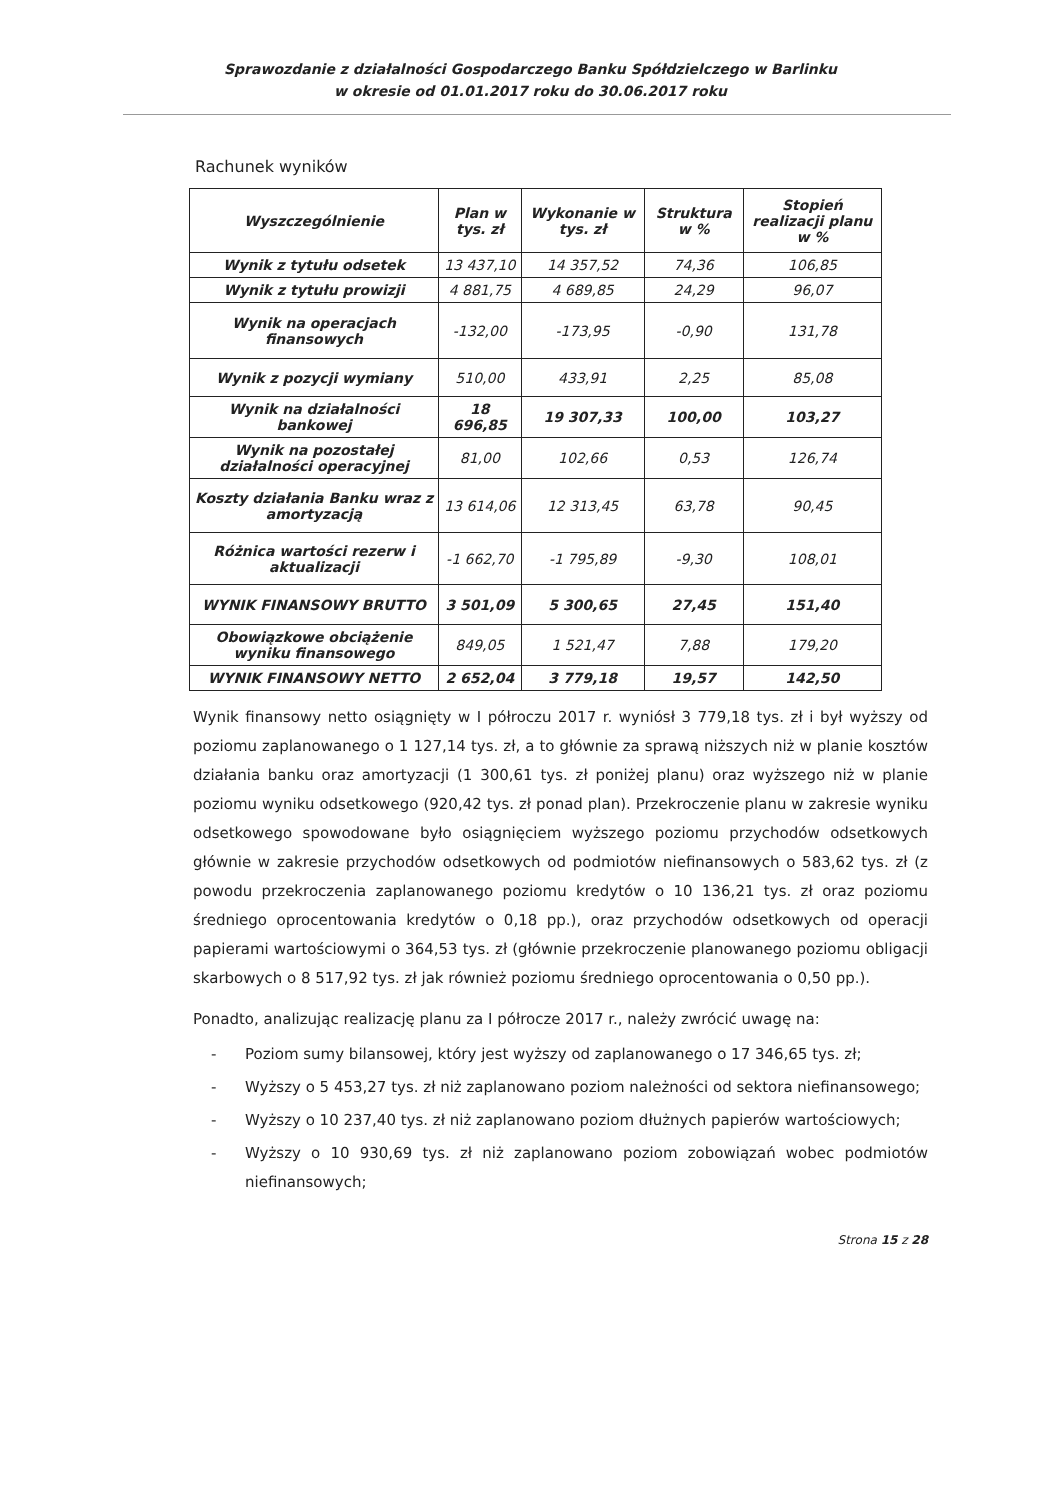Sprawozdanie z działalności Gospodarczego Banku Spółdzielczego w Barlinku
w okresie od 01.01.2017 roku do 30.06.2017 roku
Rachunek wyników
| Wyszczególnienie | Plan w tys. zł | Wykonanie w tys. zł | Struktura w % | Stopień realizacji planu w % |
| --- | --- | --- | --- | --- |
| Wynik z tytułu odsetek | 13 437,10 | 14 357,52 | 74,36 | 106,85 |
| Wynik z tytułu prowizji | 4 881,75 | 4 689,85 | 24,29 | 96,07 |
| Wynik na operacjach finansowych | -132,00 | -173,95 | -0,90 | 131,78 |
| Wynik z pozycji wymiany | 510,00 | 433,91 | 2,25 | 85,08 |
| Wynik na działalności bankowej | 18 696,85 | 19 307,33 | 100,00 | 103,27 |
| Wynik na pozostałej działalności operacyjnej | 81,00 | 102,66 | 0,53 | 126,74 |
| Koszty działania Banku wraz z amortyzacją | 13 614,06 | 12 313,45 | 63,78 | 90,45 |
| Różnica wartości rezerw i aktualizacji | -1 662,70 | -1 795,89 | -9,30 | 108,01 |
| WYNIK FINANSOWY BRUTTO | 3 501,09 | 5 300,65 | 27,45 | 151,40 |
| Obowiązkowe obciążenie wyniku finansowego | 849,05 | 1 521,47 | 7,88 | 179,20 |
| WYNIK FINANSOWY NETTO | 2 652,04 | 3 779,18 | 19,57 | 142,50 |
Wynik finansowy netto osiągnięty w I półroczu 2017 r. wyniósł 3 779,18 tys. zł i był wyższy od poziomu zaplanowanego o 1 127,14 tys. zł, a to głównie za sprawą niższych niż w planie kosztów działania banku oraz amortyzacji (1 300,61 tys. zł poniżej planu) oraz wyższego niż w planie poziomu wyniku odsetkowego (920,42 tys. zł ponad plan). Przekroczenie planu w zakresie wyniku odsetkowego spowodowane było osiągnięciem wyższego poziomu przychodów odsetkowych głównie w zakresie przychodów odsetkowych od podmiotów niefinansowych o 583,62 tys. zł (z powodu przekroczenia zaplanowanego poziomu kredytów o 10 136,21 tys. zł oraz poziomu średniego oprocentowania kredytów o 0,18 pp.), oraz przychodów odsetkowych od operacji papierami wartościowymi o 364,53 tys. zł (głównie przekroczenie planowanego poziomu obligacji skarbowych o 8 517,92 tys. zł jak również poziomu średniego oprocentowania o 0,50 pp.).
Ponadto, analizując realizację planu za I półrocze 2017 r., należy zwrócić uwagę na:
- Poziom sumy bilansowej, który jest wyższy od zaplanowanego o 17 346,65 tys. zł;
- Wyższy o 5 453,27 tys. zł niż zaplanowano poziom należności od sektora niefinansowego;
- Wyższy o 10 237,40 tys. zł niż zaplanowano poziom dłużnych papierów wartościowych;
- Wyższy o 10 930,69 tys. zł niż zaplanowano poziom zobowiązań wobec podmiotów niefinansowych;
Strona 15 z 28